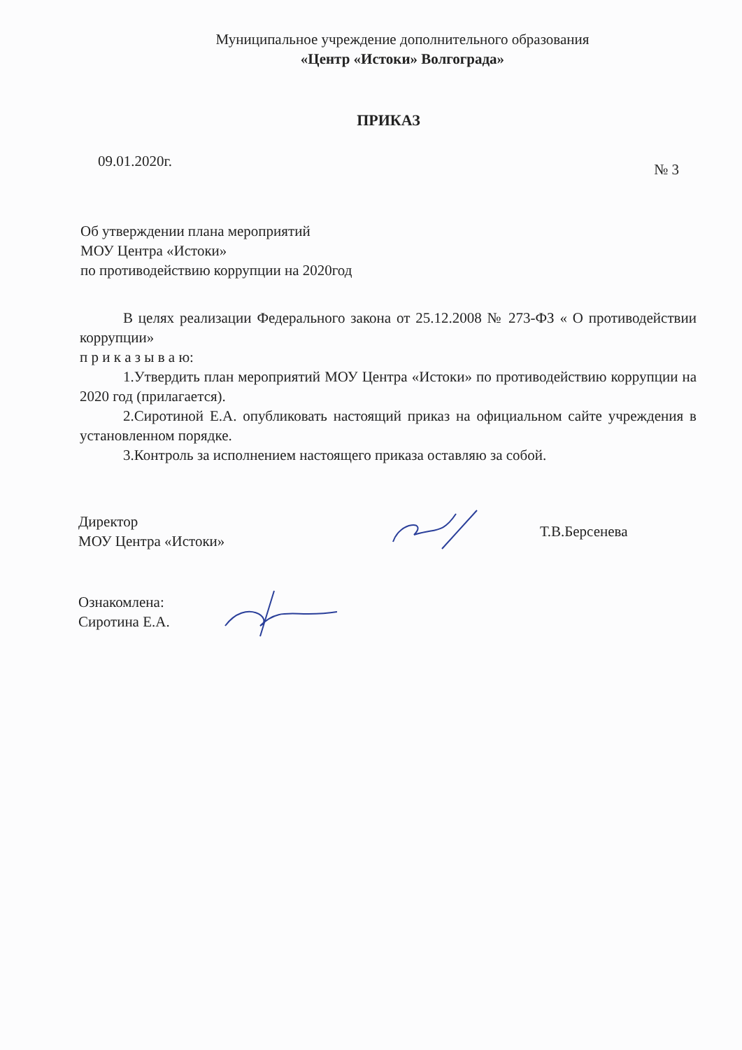Муниципальное учреждение дополнительного образования
«Центр «Истоки» Волгограда»
ПРИКАЗ
09.01.2020г. № 3
Об утверждении плана мероприятий
МОУ Центра «Истоки»
по противодействию коррупции на 2020год
В целях реализации Федерального закона от 25.12.2008 № 273-ФЗ « О противодействии коррупции»
п р и к а з ы в а ю:
1.Утвердить план мероприятий МОУ Центра «Истоки» по противодействию коррупции на 2020 год (прилагается).
2.Сиротиной Е.А. опубликовать настоящий приказ на официальном сайте учреждения в установленном порядке.
3.Контроль за исполнением настоящего приказа оставляю за собой.
Директор
МОУ Центра «Истоки»
Т.В.Берсенева
Ознакомлена:
Сиротина Е.А.